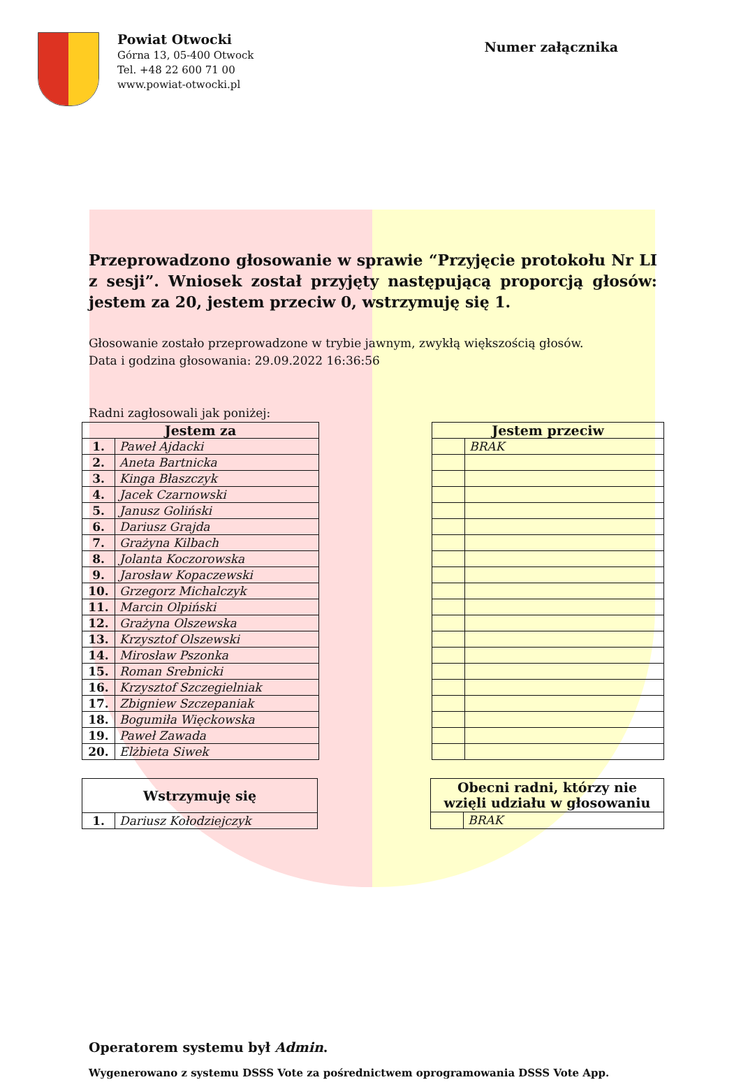Powiat Otwocki
Górna 13, 05-400 Otwock
Tel. +48 22 600 71 00
www.powiat-otwocki.pl
Numer załącznika
Przeprowadzono głosowanie w sprawie “Przyjęcie protokołu Nr LI z sesji”. Wniosek został przyjęty następującą proporcją głosów: jestem za 20, jestem przeciw 0, wstrzymuję się 1.
Głosowanie zostało przeprowadzone w trybie jawnym, zwykłą większością głosów.
Data i godzina głosowania: 29.09.2022 16:36:56
Radni zagłosowali jak poniżej:
| Jestem za | |
| --- | --- |
| 1. | Paweł Ajdacki |
| 2. | Aneta Bartnicka |
| 3. | Kinga Błaszczyk |
| 4. | Jacek Czarnowski |
| 5. | Janusz Goliński |
| 6. | Dariusz Grajda |
| 7. | Grażyna Kilbach |
| 8. | Jolanta Koczorowska |
| 9. | Jarosław Kopaczewski |
| 10. | Grzegorz Michalczyk |
| 11. | Marcin Olpiński |
| 12. | Grażyna Olszewska |
| 13. | Krzysztof Olszewski |
| 14. | Mirosław Pszonka |
| 15. | Roman Srebnicki |
| 16. | Krzysztof Szczegielniak |
| 17. | Zbigniew Szczepaniak |
| 18. | Bogumiła Więckowska |
| 19. | Paweł Zawada |
| 20. | Elżbieta Siwek |
| Jestem przeciw | |
| --- | --- |
| | BRAK |
| Wstrzymuję się | |
| --- | --- |
| 1. | Dariusz Kołodziejczyk |
| Obecni radni, którzy nie wzięli udziału w głosowaniu | |
| --- | --- |
| | BRAK |
Operatorem systemu był Admin.
Wygenerowano z systemu DSSS Vote za pośrednictwem oprogramowania DSSS Vote App.